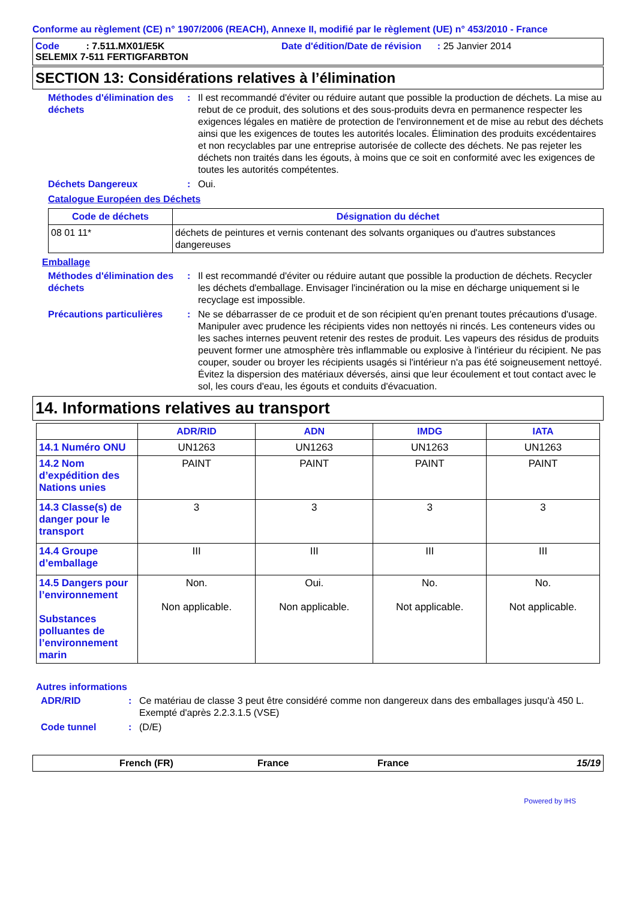Conforme au règlement (CE) n° 1907/2006 (REACH), Annexe II, modifié par le règlement (UE) n° 453/2010 - France
Code : 7.511.MX01/E5K Date d'édition/Date de révision : 25 Janvier 2014
SELEMIX 7-511 FERTIGFARBTON
SECTION 13: Considérations relatives à l’élimination
Méthodes d'élimination des déchets
: Il est recommandé d'éviter ou réduire autant que possible la production de déchets. La mise au rebut de ce produit, des solutions et des sous-produits devra en permanence respecter les exigences légales en matière de protection de l'environnement et de mise au rebut des déchets ainsi que les exigences de toutes les autorités locales. Élimination des produits excédentaires et non recyclables par une entreprise autorisée de collecte des déchets. Ne pas rejeter les déchets non traités dans les égouts, à moins que ce soit en conformité avec les exigences de toutes les autorités compétentes.
Déchets Dangereux : Oui.
Catalogue Européen des Déchets
| Code de déchets | Désignation du déchet |
| --- | --- |
| 08 01 11* | déchets de peintures et vernis contenant des solvants organiques ou d'autres substances dangereuses |
Emballage
Méthodes d'élimination des déchets
: Il est recommandé d'éviter ou réduire autant que possible la production de déchets. Recycler les déchets d'emballage. Envisager l'incinération ou la mise en décharge uniquement si le recyclage est impossible.
Précautions particulières
: Ne se débarrasser de ce produit et de son récipient qu'en prenant toutes précautions d'usage. Manipuler avec prudence les récipients vides non nettoyés ni rincés. Les conteneurs vides ou les saches internes peuvent retenir des restes de produit. Les vapeurs des résidus de produits peuvent former une atmosphère très inflammable ou explosive à l'intérieur du récipient. Ne pas couper, souder ou broyer les récipients usagés si l'intérieur n'a pas été soigneusement nettoyé. Évitez la dispersion des matériaux déversés, ainsi que leur écoulement et tout contact avec le sol, les cours d'eau, les égouts et conduits d'évacuation.
14. Informations relatives au transport
| | ADR/RID | ADN | IMDG | IATA |
| 14.1 Numéro ONU | UN1263 | UN1263 | UN1263 | UN1263 |
| 14.2 Nom d’expédition des Nations unies | PAINT | PAINT | PAINT | PAINT |
| 14.3 Classe(s) de danger pour le transport | 3 | 3 | 3 | 3 |
| 14.4 Groupe d’emballage | III | III | III | III |
| 14.5 Dangers pour l’environnement Substances polluantes de l’environnement marin | Non. Non applicable. | Oui. Non applicable. | No. Not applicable. | No. Not applicable. |
Autres informations
ADR/RID : Ce matériau de classe 3 peut être considéré comme non dangereux dans des emballages jusqu'à 450 L. Exempté d'après 2.2.3.1.5 (VSE)
Code tunnel : (D/E)
French (FR) France France 15/19
Powered by IHS